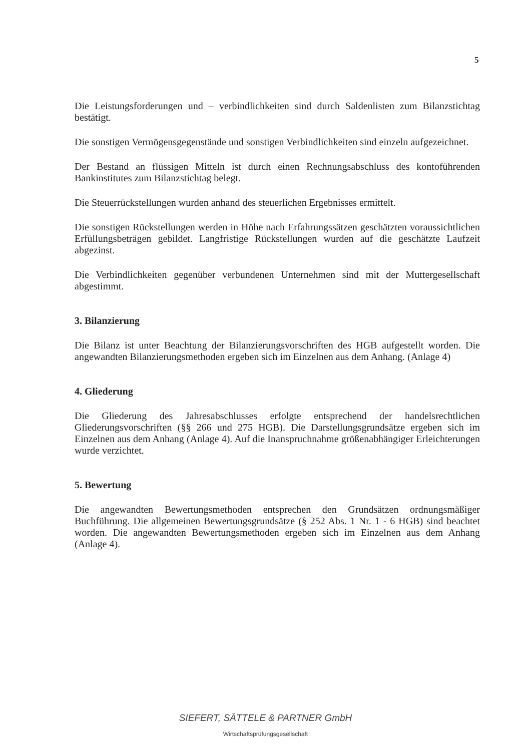5
Die Leistungsforderungen und – verbindlichkeiten sind durch Saldenlisten zum Bilanzstichtag bestätigt.
Die sonstigen Vermögensgegenstände und sonstigen Verbindlichkeiten sind einzeln aufgezeichnet.
Der Bestand an flüssigen Mitteln ist durch einen Rechnungsabschluss des kontoführenden Bankinstitutes zum Bilanzstichtag belegt.
Die Steuerrückstellungen wurden anhand des steuerlichen Ergebnisses ermittelt.
Die sonstigen Rückstellungen werden in Höhe nach Erfahrungssätzen geschätzten voraussichtlichen Erfüllungsbeträgen gebildet. Langfristige Rückstellungen wurden auf die geschätzte Laufzeit abgezinst.
Die Verbindlichkeiten gegenüber verbundenen Unternehmen sind mit der Muttergesellschaft abgestimmt.
3. Bilanzierung
Die Bilanz ist unter Beachtung der Bilanzierungsvorschriften des HGB aufgestellt worden. Die angewandten Bilanzierungsmethoden ergeben sich im Einzelnen aus dem Anhang. (Anlage 4)
4. Gliederung
Die Gliederung des Jahresabschlusses erfolgte entsprechend der handelsrechtlichen Gliederungsvorschriften (§§ 266 und 275 HGB). Die Darstellungsgrundsätze ergeben sich im Einzelnen aus dem Anhang (Anlage 4). Auf die Inanspruchnahme größenabhängiger Erleichterungen wurde verzichtet.
5. Bewertung
Die angewandten Bewertungsmethoden entsprechen den Grundsätzen ordnungsmäßiger Buchführung. Die allgemeinen Bewertungsgrundsätze (§ 252 Abs. 1 Nr. 1 - 6 HGB) sind beachtet worden. Die angewandten Bewertungsmethoden ergeben sich im Einzelnen aus dem Anhang (Anlage 4).
SIEFERT, SÄTTELE & PARTNER GmbH
Wirtschaftsprüfungsgesellschaft